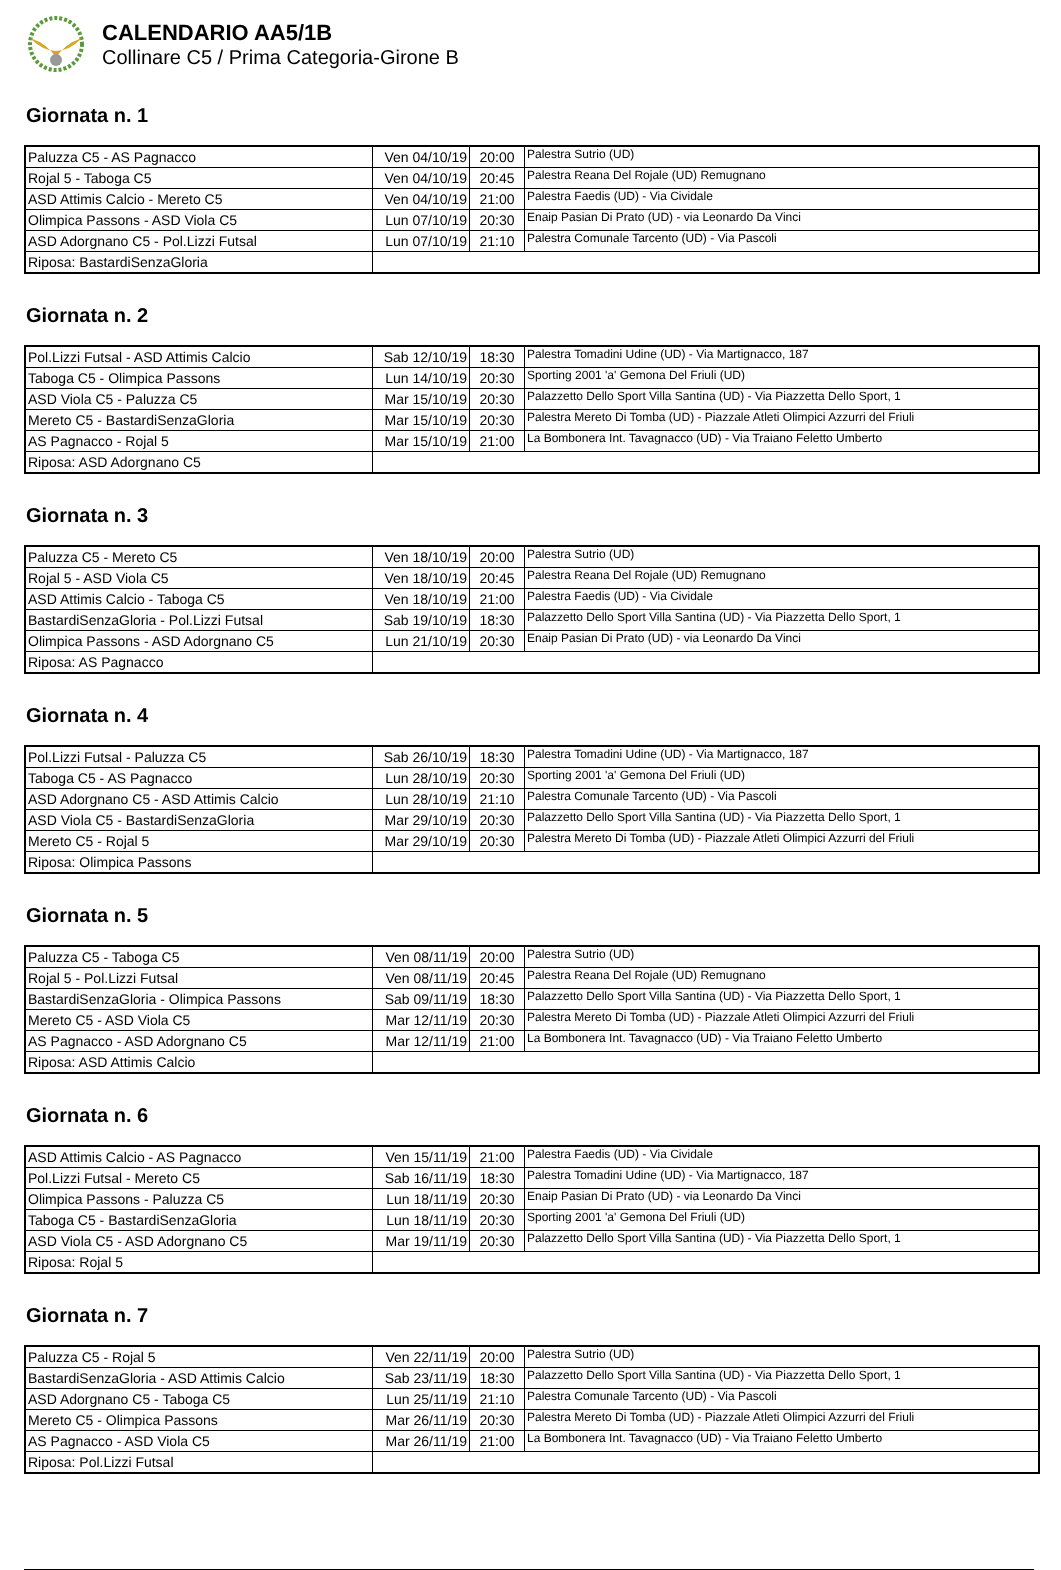CALENDARIO AA5/1B
Collinare C5 / Prima Categoria-Girone B
Giornata n. 1
| Paluzza C5 - AS Pagnacco | Ven 04/10/19 | 20:00 | Palestra Sutrio (UD) |
| Rojal 5 - Taboga C5 | Ven 04/10/19 | 20:45 | Palestra Reana Del Rojale (UD) Remugnano |
| ASD Attimis Calcio - Mereto C5 | Ven 04/10/19 | 21:00 | Palestra Faedis (UD) - Via Cividale |
| Olimpica Passons - ASD Viola C5 | Lun 07/10/19 | 20:30 | Enaip Pasian Di Prato (UD) - via Leonardo Da Vinci |
| ASD Adorgnano C5 - Pol.Lizzi Futsal | Lun 07/10/19 | 21:10 | Palestra Comunale Tarcento (UD) - Via Pascoli |
| Riposa: BastardiSenzaGloria | | | |
Giornata n. 2
| Pol.Lizzi Futsal - ASD Attimis Calcio | Sab 12/10/19 | 18:30 | Palestra Tomadini Udine (UD) - Via Martignacco, 187 |
| Taboga C5 - Olimpica Passons | Lun 14/10/19 | 20:30 | Sporting 2001 'a' Gemona Del Friuli (UD) |
| ASD Viola C5 - Paluzza C5 | Mar 15/10/19 | 20:30 | Palazzetto Dello Sport Villa Santina (UD) - Via Piazzetta Dello Sport, 1 |
| Mereto C5 - BastardiSenzaGloria | Mar 15/10/19 | 20:30 | Palestra Mereto Di Tomba (UD) - Piazzale Atleti Olimpici Azzurri del Friuli |
| AS Pagnacco - Rojal 5 | Mar 15/10/19 | 21:00 | La Bombonera Int. Tavagnacco (UD) - Via Traiano Feletto Umberto |
| Riposa: ASD Adorgnano C5 | | | |
Giornata n. 3
| Paluzza C5 - Mereto C5 | Ven 18/10/19 | 20:00 | Palestra Sutrio (UD) |
| Rojal 5 - ASD Viola C5 | Ven 18/10/19 | 20:45 | Palestra Reana Del Rojale (UD) Remugnano |
| ASD Attimis Calcio - Taboga C5 | Ven 18/10/19 | 21:00 | Palestra Faedis (UD) - Via Cividale |
| BastardiSenzaGloria - Pol.Lizzi Futsal | Sab 19/10/19 | 18:30 | Palazzetto Dello Sport Villa Santina (UD) - Via Piazzetta Dello Sport, 1 |
| Olimpica Passons - ASD Adorgnano C5 | Lun 21/10/19 | 20:30 | Enaip Pasian Di Prato (UD) - via Leonardo Da Vinci |
| Riposa: AS Pagnacco | | | |
Giornata n. 4
| Pol.Lizzi Futsal - Paluzza C5 | Sab 26/10/19 | 18:30 | Palestra Tomadini Udine (UD) - Via Martignacco, 187 |
| Taboga C5 - AS Pagnacco | Lun 28/10/19 | 20:30 | Sporting 2001 'a' Gemona Del Friuli (UD) |
| ASD Adorgnano C5 - ASD Attimis Calcio | Lun 28/10/19 | 21:10 | Palestra Comunale Tarcento (UD) - Via Pascoli |
| ASD Viola C5 - BastardiSenzaGloria | Mar 29/10/19 | 20:30 | Palazzetto Dello Sport Villa Santina (UD) - Via Piazzetta Dello Sport, 1 |
| Mereto C5 - Rojal 5 | Mar 29/10/19 | 20:30 | Palestra Mereto Di Tomba (UD) - Piazzale Atleti Olimpici Azzurri del Friuli |
| Riposa: Olimpica Passons | | | |
Giornata n. 5
| Paluzza C5 - Taboga C5 | Ven 08/11/19 | 20:00 | Palestra Sutrio (UD) |
| Rojal 5 - Pol.Lizzi Futsal | Ven 08/11/19 | 20:45 | Palestra Reana Del Rojale (UD) Remugnano |
| BastardiSenzaGloria - Olimpica Passons | Sab 09/11/19 | 18:30 | Palazzetto Dello Sport Villa Santina (UD) - Via Piazzetta Dello Sport, 1 |
| Mereto C5 - ASD Viola C5 | Mar 12/11/19 | 20:30 | Palestra Mereto Di Tomba (UD) - Piazzale Atleti Olimpici Azzurri del Friuli |
| AS Pagnacco - ASD Adorgnano C5 | Mar 12/11/19 | 21:00 | La Bombonera Int. Tavagnacco (UD) - Via Traiano Feletto Umberto |
| Riposa: ASD Attimis Calcio | | | |
Giornata n. 6
| ASD Attimis Calcio - AS Pagnacco | Ven 15/11/19 | 21:00 | Palestra Faedis (UD) - Via Cividale |
| Pol.Lizzi Futsal - Mereto C5 | Sab 16/11/19 | 18:30 | Palestra Tomadini Udine (UD) - Via Martignacco, 187 |
| Olimpica Passons - Paluzza C5 | Lun 18/11/19 | 20:30 | Enaip Pasian Di Prato (UD) - via Leonardo Da Vinci |
| Taboga C5 - BastardiSenzaGloria | Lun 18/11/19 | 20:30 | Sporting 2001 'a' Gemona Del Friuli (UD) |
| ASD Viola C5 - ASD Adorgnano C5 | Mar 19/11/19 | 20:30 | Palazzetto Dello Sport Villa Santina (UD) - Via Piazzetta Dello Sport, 1 |
| Riposa: Rojal 5 | | | |
Giornata n. 7
| Paluzza C5 - Rojal 5 | Ven 22/11/19 | 20:00 | Palestra Sutrio (UD) |
| BastardiSenzaGloria - ASD Attimis Calcio | Sab 23/11/19 | 18:30 | Palazzetto Dello Sport Villa Santina (UD) - Via Piazzetta Dello Sport, 1 |
| ASD Adorgnano C5 - Taboga C5 | Lun 25/11/19 | 21:10 | Palestra Comunale Tarcento (UD) - Via Pascoli |
| Mereto C5 - Olimpica Passons | Mar 26/11/19 | 20:30 | Palestra Mereto Di Tomba (UD) - Piazzale Atleti Olimpici Azzurri del Friuli |
| AS Pagnacco - ASD Viola C5 | Mar 26/11/19 | 21:00 | La Bombonera Int. Tavagnacco (UD) - Via Traiano Feletto Umberto |
| Riposa: Pol.Lizzi Futsal | | | |